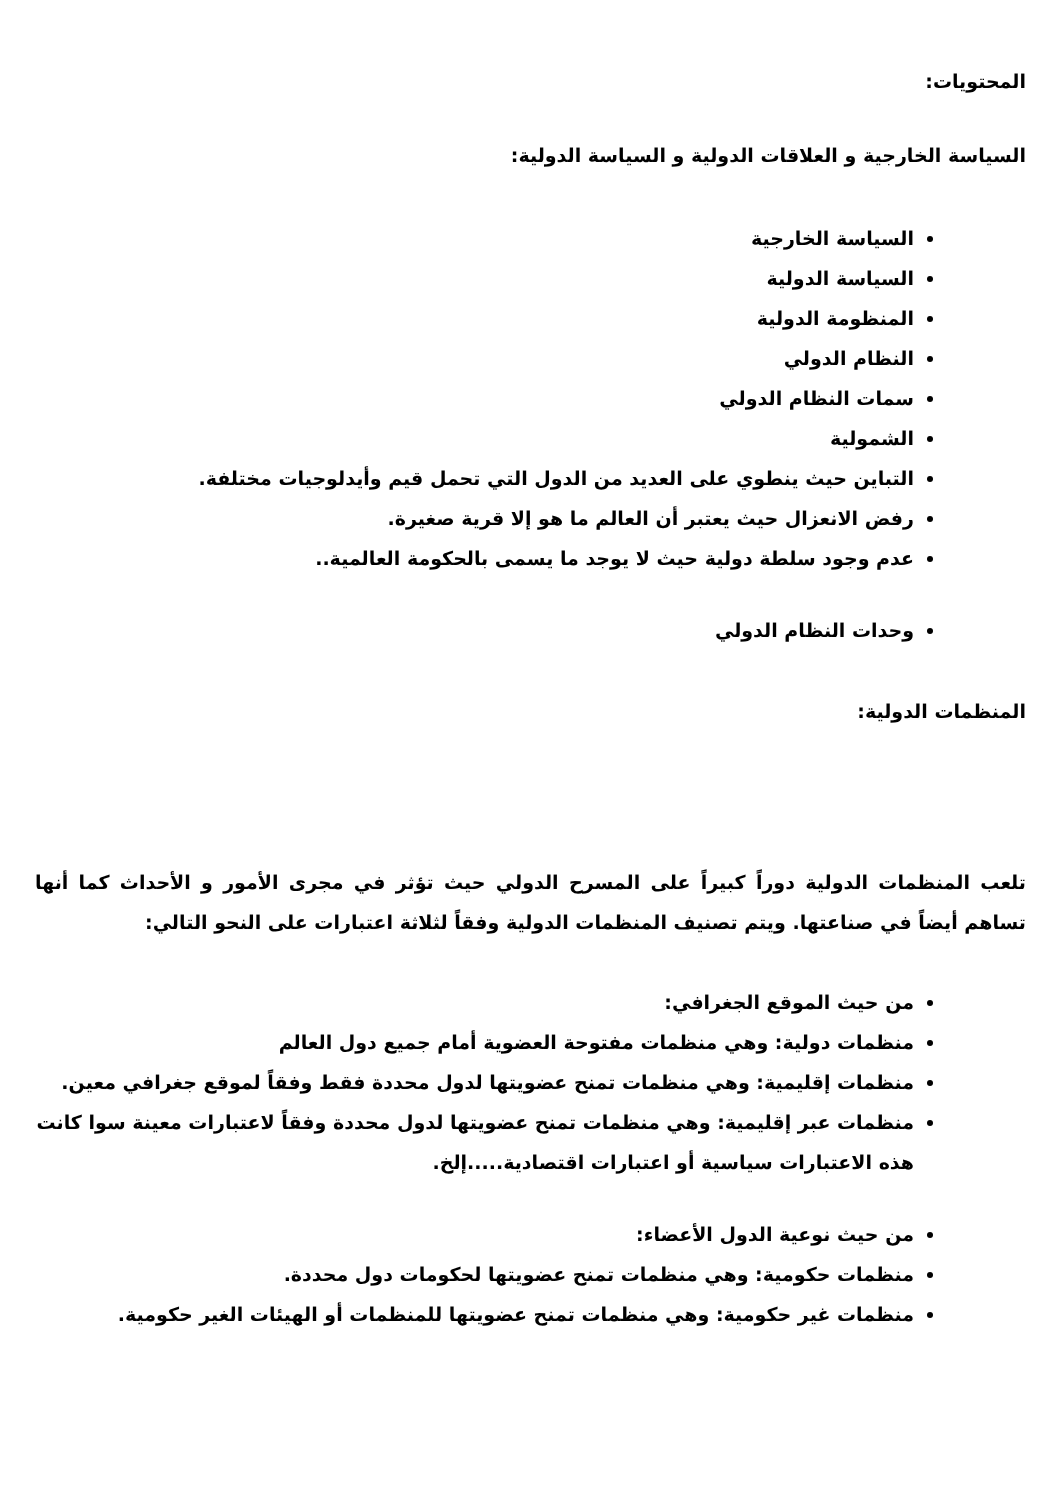المحتويات:
السياسة الخارجية و العلاقات الدولية و السياسة الدولية:
السياسة الخارجية
السياسة الدولية
المنظومة الدولية
النظام الدولي
سمات النظام الدولي
الشمولية
التباين حيث ينطوي على العديد من الدول التي تحمل قيم وأيدلوجيات مختلفة.
رفض الانعزال حيث يعتبر أن العالم ما هو إلا قرية صغيرة.
عدم وجود سلطة دولية حيث لا يوجد ما يسمى بالحكومة العالمية..
وحدات النظام الدولي
المنظمات الدولية:
تلعب المنظمات الدولية دوراً كبيراً على المسرح الدولي حيث تؤثر في مجرى الأمور و الأحداث كما أنها تساهم أيضاً في صناعتها. ويتم تصنيف المنظمات الدولية وفقاً لثلاثة اعتبارات على النحو التالي:
من حيث الموقع الجغرافي:
منظمات دولية: وهي منظمات مفتوحة العضوية أمام جميع دول العالم
منظمات إقليمية: وهي منظمات تمنح عضويتها لدول محددة فقط وفقاً لموقع جغرافي معين.
منظمات عبر إقليمية: وهي منظمات تمنح عضويتها لدول محددة وفقاً لاعتبارات معينة سوا كانت هذه الاعتبارات سياسية أو اعتبارات اقتصادية.....إلخ.
من حيث نوعية الدول الأعضاء:
منظمات حكومية: وهي منظمات تمنح عضويتها لحكومات دول محددة.
منظمات غير حكومية: وهي منظمات تمنح عضويتها للمنظمات أو الهيئات الغير حكومية.